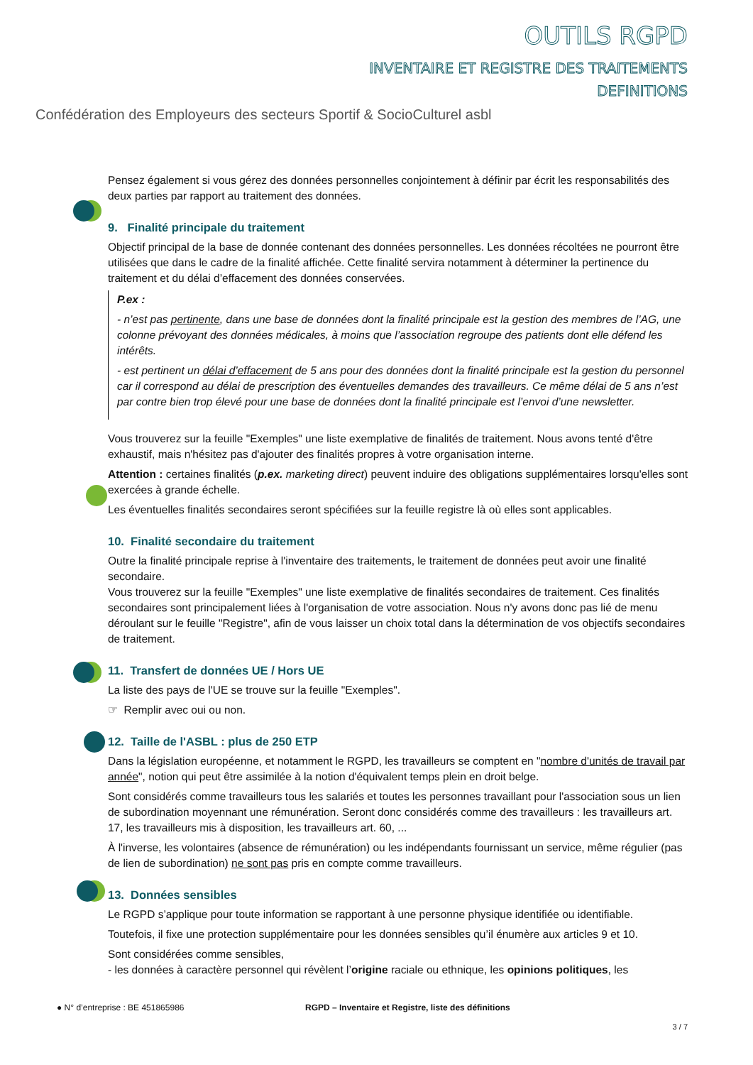OUTILS RGPD
INVENTAIRE ET REGISTRE DES TRAITEMENTS
DEFINITIONS
Confédération des Employeurs des secteurs Sportif & SocioCulturel asbl
Pensez également si vous gérez des données personnelles conjointement à définir par écrit les responsabilités des deux parties par rapport au traitement des données.
9. Finalité principale du traitement
Objectif principal de la base de donnée contenant des données personnelles. Les données récoltées ne pourront être utilisées que dans le cadre de la finalité affichée. Cette finalité servira notamment à déterminer la pertinence du traitement et du délai d’effacement des données conservées.
P.ex :
- n’est pas pertinente, dans une base de données dont la finalité principale est la gestion des membres de l’AG, une colonne prévoyant des données médicales, à moins que l’association regroupe des patients dont elle défend les intérêts.
- est pertinent un délai d’effacement de 5 ans pour des données dont la finalité principale est la gestion du personnel car il correspond au délai de prescription des éventuelles demandes des travailleurs. Ce même délai de 5 ans n’est par contre bien trop élevé pour une base de données dont la finalité principale est l’envoi d’une newsletter.
Vous trouverez sur la feuille "Exemples" une liste exemplative de finalités de traitement. Nous avons tenté d'être exhaustif, mais n'hésitez pas d'ajouter des finalités propres à votre organisation interne.
Attention : certaines finalités (p.ex. marketing direct) peuvent induire des obligations supplémentaires lorsqu'elles sont exercées à grande échelle.
Les éventuelles finalités secondaires seront spécifiées sur la feuille registre là où elles sont applicables.
10. Finalité secondaire du traitement
Outre la finalité principale reprise à l'inventaire des traitements, le traitement de données peut avoir une finalité secondaire.
Vous trouverez sur la feuille "Exemples" une liste exemplative de finalités secondaires de traitement. Ces finalités secondaires sont principalement liées à l'organisation de votre association. Nous n'y avons donc pas lié de menu déroulant sur le feuille "Registre", afin de vous laisser un choix total dans la détermination de vos objectifs secondaires de traitement.
11. Transfert de données UE / Hors UE
La liste des pays de l'UE se trouve sur la feuille "Exemples".
☞ Remplir avec oui ou non.
12. Taille de l'ASBL : plus de 250 ETP
Dans la législation européenne, et notamment le RGPD, les travailleurs se comptent en "nombre d'unités de travail par année", notion qui peut être assimilée à la notion d'équivalent temps plein en droit belge.
Sont considérés comme travailleurs tous les salariés et toutes les personnes travaillant pour l'association sous un lien de subordination moyennant une rémunération. Seront donc considérés comme des travailleurs : les travailleurs art. 17, les travailleurs mis à disposition, les travailleurs art. 60, ...
À l'inverse, les volontaires (absence de rémunération) ou les indépendants fournissant un service, même régulier (pas de lien de subordination) ne sont pas pris en compte comme travailleurs.
13. Données sensibles
Le RGPD s’applique pour toute information se rapportant à une personne physique identifiée ou identifiable.
Toutefois, il fixe une protection supplémentaire pour les données sensibles qu’il énumère aux articles 9 et 10.
Sont considérées comme sensibles,
- les données à caractère personnel qui révèlent l’origine raciale ou ethnique, les opinions politiques, les
● N° d’entreprise : BE 451865986 RGPD – Inventaire et Registre, liste des définitions
3 / 7